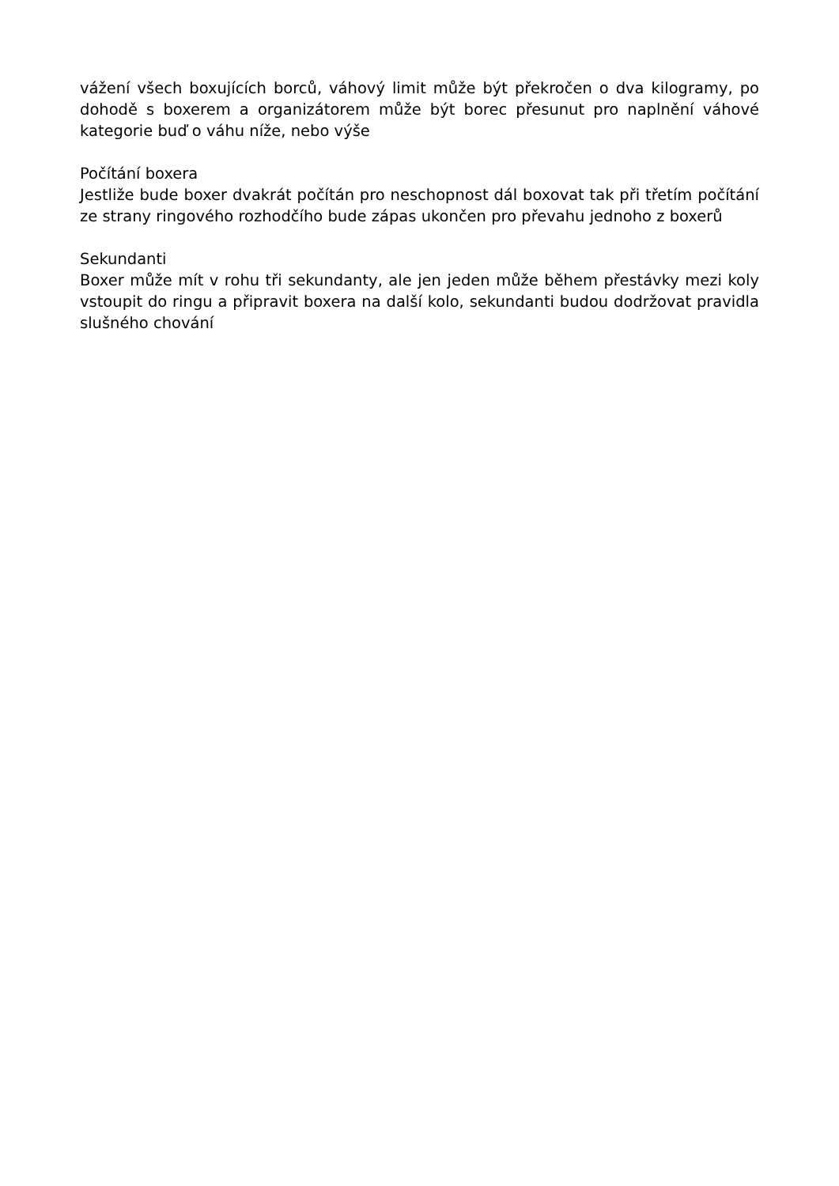vážení všech boxujících borců, váhový limit může být překročen o dva kilogramy, po dohodě s boxerem a organizátorem může být borec přesunut pro naplnění váhové kategorie buď o váhu níže, nebo výše
Počítání boxera
Jestliže bude boxer dvakrát počítán pro neschopnost dál boxovat tak při třetím počítání ze strany ringového rozhodčího bude zápas ukončen pro převahu jednoho z boxerů
Sekundanti
Boxer může mít v rohu tři sekundanty, ale jen jeden může během přestávky mezi koly vstoupit do ringu a připravit boxera na další kolo, sekundanti budou dodržovat pravidla slušného chování